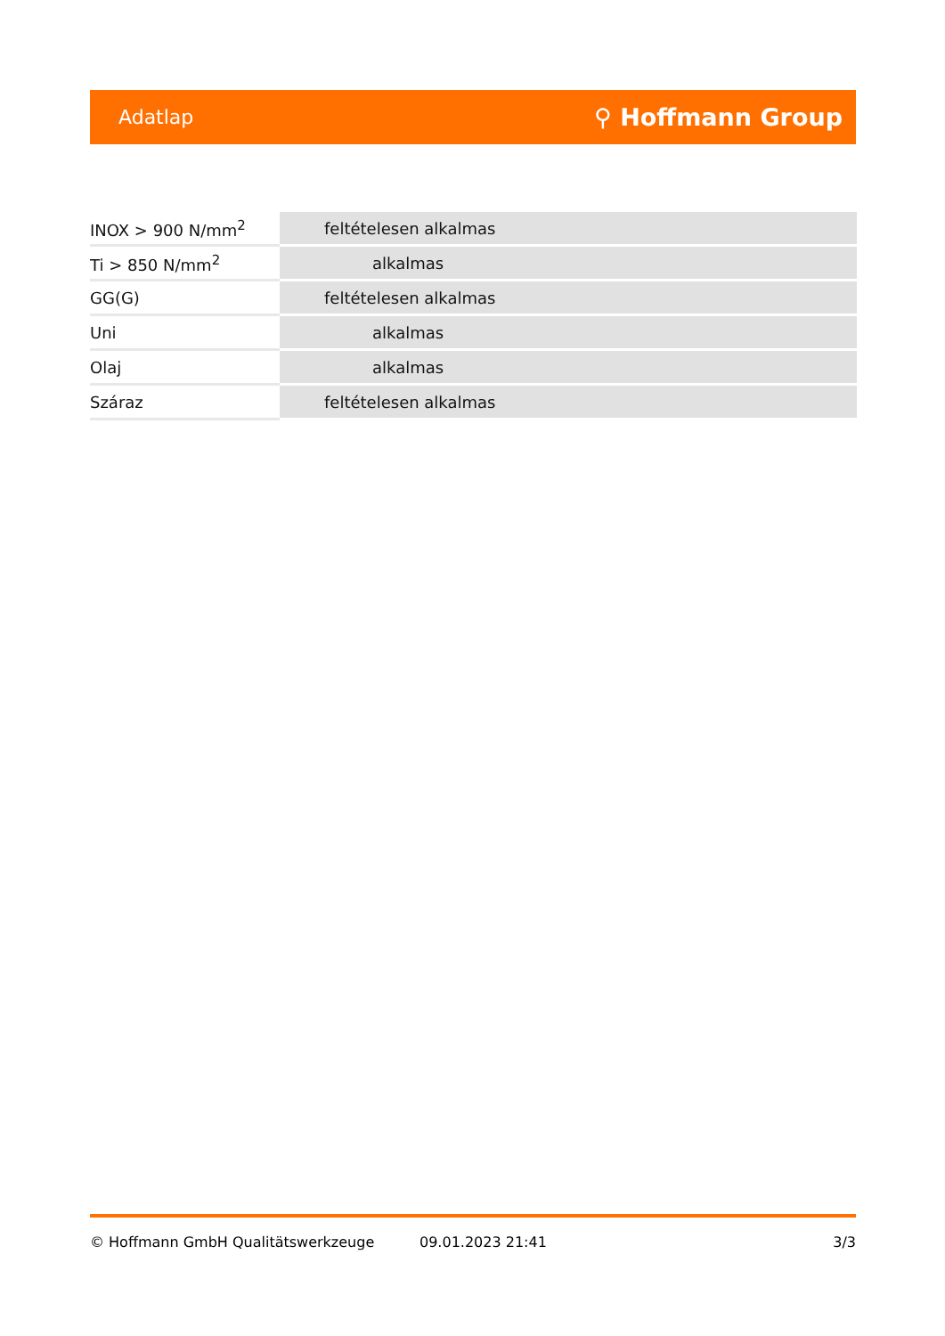Adatlap ⚲ Hoffmann Group
| INOX > 900 N/mm<sup>2</sup> | feltételesen alkalmas |
| Ti > 850 N/mm<sup>2</sup> | alkalmas |
| GG(G) | feltételesen alkalmas |
| Uni | alkalmas |
| Olaj | alkalmas |
| Száraz | feltételesen alkalmas |
© Hoffmann GmbH Qualitätswerkzeuge 09.01.2023 21:41 3/3